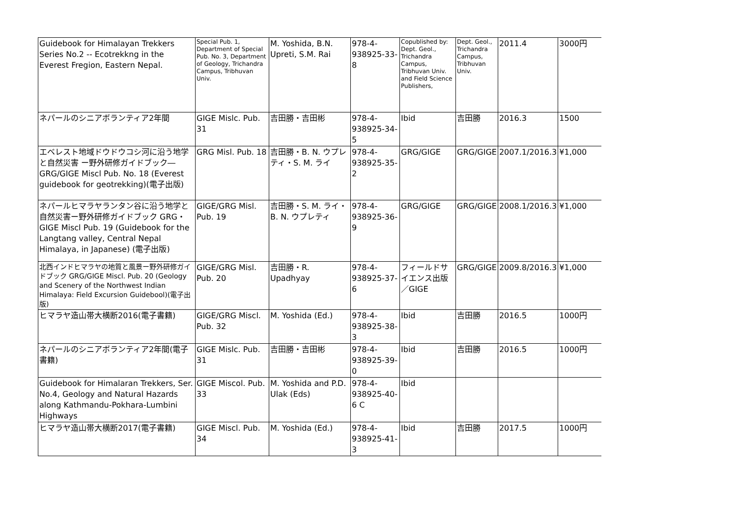| Guidebook for Himalayan Trekkers Series No.2 -- Ecotrekkng in the Everest Fregion, Eastern Nepal. | Special Pub. 1, Department of Special Pub. No. 3, Department of Geology, Trichandra Campus, Tribhuvan Univ. | M. Yoshida, B.N. Upreti, S.M. Rai | 978-4-938925-33-8 | Copublished by: Dept. Geol., Trichandra Campus, Tribhuvan Univ. and Field Science Publishers, | Dept. Geol., Trichandra Campus, Tribhuvan Univ. | 2011.4 | 3000円 |
| ネパールのシニアボランティア2年間 | GIGE Mislc. Pub. 31 | 吉田勝・吉田彬 | 978-4-938925-34-5 | Ibid | 吉田勝 | 2016.3 | 1500 |
| エベレスト地域ドウドウコシ河に沿う地学と自然災害 ー野外研修ガイドブック― GRG/GIGE Miscl Pub. No. 18 (Everest guidebook for geotrekking)(電子出版) | GRG Misl. Pub. 18 | 吉田勝・B. N. ウプレティ・S. M. ライ | 978-4-938925-35-2 | GRG/GIGE | GRG/GIGE | 2007.1/2016.3 | ¥1,000 |
| ネパールヒマラヤランタン谷に沿う地学と自然災害ー野外研修ガイドブック GRG・GIGE Miscl Pub. 19 (Guidebook for the Langtang valley, Central Nepal Himalaya, in Japanese) (電子出版) | GIGE/GRG Misl. Pub. 19 | 吉田勝・S. M. ライ・B. N. ウプレティ | 978-4-938925-36-9 | GRG/GIGE | GRG/GIGE | 2008.1/2016.3 | ¥1,000 |
| 北西インドヒマラヤの地質と風景ー野外研修ガイドブック GRG/GIGE Miscl. Pub. 20 (Geology and Scenery of the Northwest Indian Himalaya: Field Excursion Guidebool)(電子出版) | GIGE/GRG Misl. Pub. 20 | 吉田勝・R. Upadhyay | 978-4-938925-37-6 | フィールドサイエンス出版／GIGE | GRG/GIGE | 2009.8/2016.3 | ¥1,000 |
| ヒマラヤ造山帯大横断2016(電子書籍) | GIGE/GRG Miscl. Pub. 32 | M. Yoshida (Ed.) | 978-4-938925-38-3 | Ibid | 吉田勝 | 2016.5 | 1000円 |
| ネパールのシニアボランティア2年間(電子書籍) | GIGE Mislc. Pub. 31 | 吉田勝・吉田彬 | 978-4-938925-39-0 | Ibid | 吉田勝 | 2016.5 | 1000円 |
| Guidebook for Himalaran Trekkers, Ser. No.4, Geology and Natural Hazards along Kathmandu-Pokhara-Lumbini Highways | GIGE Miscol. Pub. 33 | M. Yoshida and P.D. Ulak (Eds) | 978-4-938925-40-6 C | Ibid | | | |
| ヒマラヤ造山帯大横断2017(電子書籍) | GIGE Miscl. Pub. 34 | M. Yoshida (Ed.) | 978-4-938925-41-3 | Ibid | 吉田勝 | 2017.5 | 1000円 |